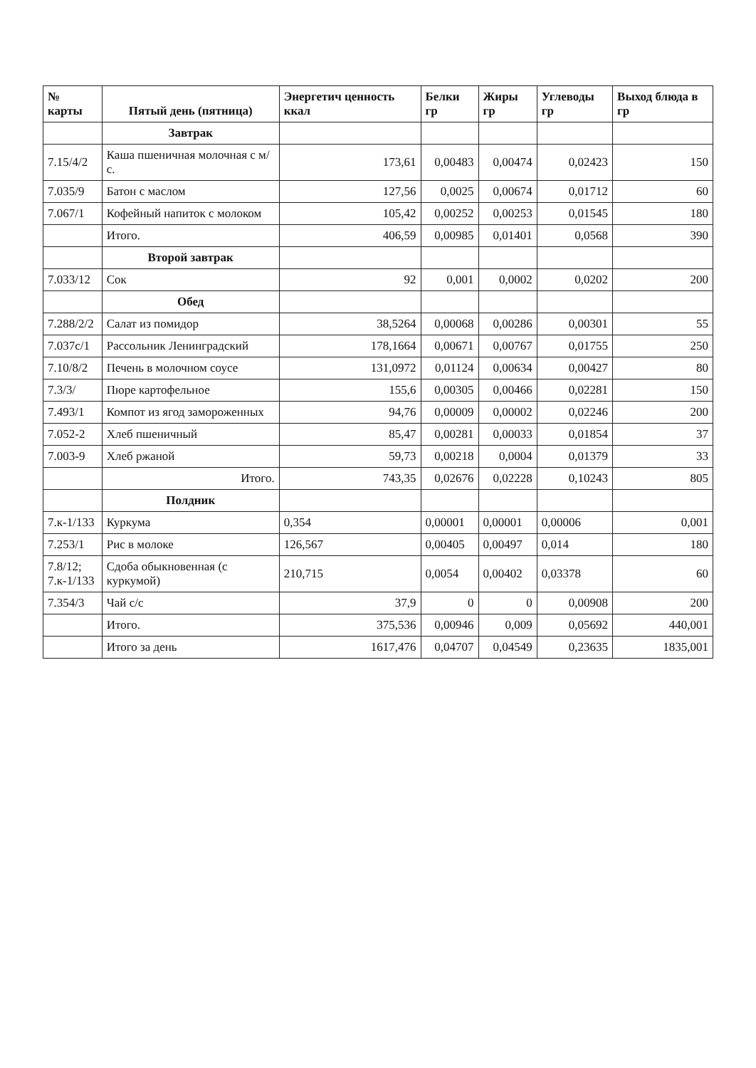| № карты | Пятый день (пятница) | Энергетич ценность ккал | Белки гр | Жиры гр | Углеводы гр | Выход блюда в гр |
| --- | --- | --- | --- | --- | --- | --- |
| | Завтрак | | | | | |
| 7.15/4/2 | Каша пшеничная молочная с м/с. | 173,61 | 0,00483 | 0,00474 | 0,02423 | 150 |
| 7.035/9 | Батон с маслом | 127,56 | 0,0025 | 0,00674 | 0,01712 | 60 |
| 7.067/1 | Кофейный напиток с молоком | 105,42 | 0,00252 | 0,00253 | 0,01545 | 180 |
| | Итого. | 406,59 | 0,00985 | 0,01401 | 0,0568 | 390 |
| | Второй завтрак | | | | | |
| 7.033/12 | Сок | 92 | 0,001 | 0,0002 | 0,0202 | 200 |
| | Обед | | | | | |
| 7.288/2/2 | Салат из помидор | 38,5264 | 0,00068 | 0,00286 | 0,00301 | 55 |
| 7.037с/1 | Рассольник Ленинградский | 178,1664 | 0,00671 | 0,00767 | 0,01755 | 250 |
| 7.10/8/2 | Печень в молочном соусе | 131,0972 | 0,01124 | 0,00634 | 0,00427 | 80 |
| 7.3/3/ | Пюре картофельное | 155,6 | 0,00305 | 0,00466 | 0,02281 | 150 |
| 7.493/1 | Компот из ягод замороженных | 94,76 | 0,00009 | 0,00002 | 0,02246 | 200 |
| 7.052-2 | Хлеб пшеничный | 85,47 | 0,00281 | 0,00033 | 0,01854 | 37 |
| 7.003-9 | Хлеб ржаной | 59,73 | 0,00218 | 0,0004 | 0,01379 | 33 |
| | Итого. | 743,35 | 0,02676 | 0,02228 | 0,10243 | 805 |
| | Полдник | | | | | |
| 7.к-1/133 | Куркума | 0,354 | 0,00001 | 0,00001 | 0,00006 | 0,001 |
| 7.253/1 | Рис в молоке | 126,567 | 0,00405 | 0,00497 | 0,014 | 180 |
| 7.8/12; 7.к-1/133 | Сдоба обыкновенная (с куркумой) | 210,715 | 0,0054 | 0,00402 | 0,03378 | 60 |
| 7.354/3 | Чай с/с | 37,9 | 0 | 0 | 0,00908 | 200 |
| | Итого. | 375,536 | 0,00946 | 0,009 | 0,05692 | 440,001 |
| | Итого за день | 1617,476 | 0,04707 | 0,04549 | 0,23635 | 1835,001 |